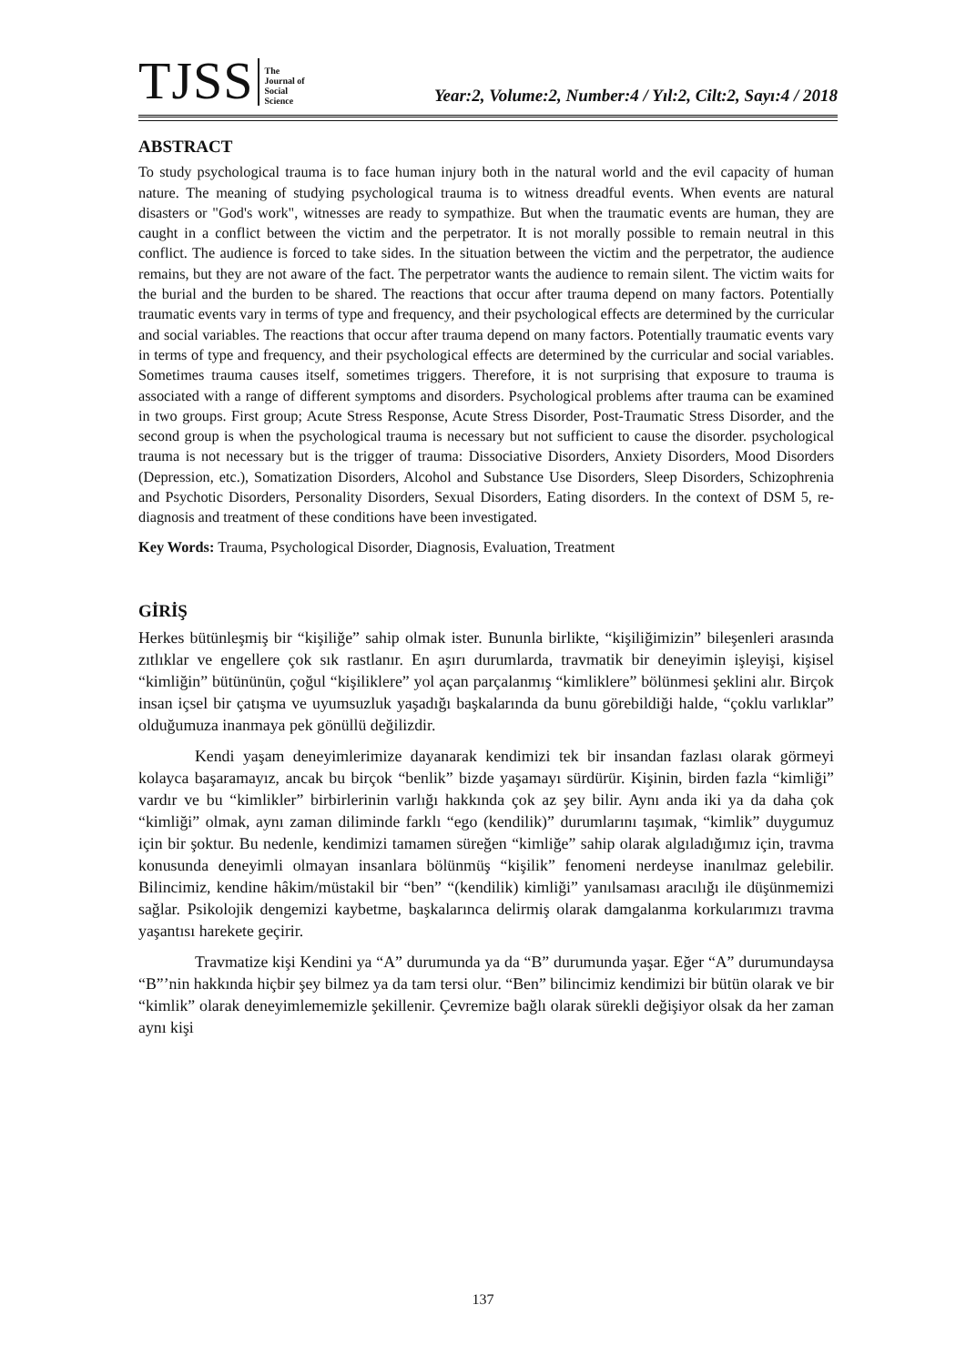TJSS
The
Journal of
Social
Science
Year:2, Volume:2, Number:4 / Yıl:2, Cilt:2, Sayı:4 / 2018
ABSTRACT
To study psychological trauma is to face human injury both in the natural world and the evil capacity of human nature. The meaning of studying psychological trauma is to witness dreadful events. When events are natural disasters or "God's work", witnesses are ready to sympathize. But when the traumatic events are human, they are caught in a conflict between the victim and the perpetrator. It is not morally possible to remain neutral in this conflict. The audience is forced to take sides. In the situation between the victim and the perpetrator, the audience remains, but they are not aware of the fact. The perpetrator wants the audience to remain silent. The victim waits for the burial and the burden to be shared. The reactions that occur after trauma depend on many factors. Potentially traumatic events vary in terms of type and frequency, and their psychological effects are determined by the curricular and social variables. The reactions that occur after trauma depend on many factors. Potentially traumatic events vary in terms of type and frequency, and their psychological effects are determined by the curricular and social variables. Sometimes trauma causes itself, sometimes triggers. Therefore, it is not surprising that exposure to trauma is associated with a range of different symptoms and disorders. Psychological problems after trauma can be examined in two groups. First group; Acute Stress Response, Acute Stress Disorder, Post-Traumatic Stress Disorder, and the second group is when the psychological trauma is necessary but not sufficient to cause the disorder. psychological trauma is not necessary but is the trigger of trauma: Dissociative Disorders, Anxiety Disorders, Mood Disorders (Depression, etc.), Somatization Disorders, Alcohol and Substance Use Disorders, Sleep Disorders, Schizophrenia and Psychotic Disorders, Personality Disorders, Sexual Disorders, Eating disorders. In the context of DSM 5, re-diagnosis and treatment of these conditions have been investigated.
Key Words: Trauma, Psychological Disorder, Diagnosis, Evaluation, Treatment
GİRİŞ
Herkes bütünleşmiş bir “kişiliğe” sahip olmak ister. Bununla birlikte, “kişiliğimizin” bileşenleri arasında zıtlıklar ve engellere çok sık rastlanır. En aşırı durumlarda, travmatik bir deneyimin işleyişi, kişisel “kimliğin” bütününün, çoğul “kişiliklere” yol açan parçalanmış “kimliklere” bölünmesi şeklini alır. Birçok insan içsel bir çatışma ve uyumsuzluk yaşadığı başkalarında da bunu görebildiği halde, “çoklu varlıklar” olduğumuza inanmaya pek gönüllü değilizdir.
Kendi yaşam deneyimlerimize dayanarak kendimizi tek bir insandan fazlası olarak görmeyi kolayca başaramayız, ancak bu birçok “benlik” bizde yaşamayı sürdürür. Kişinin, birden fazla “kimliği” vardır ve bu “kimlikler” birbirlerinin varlığı hakkında çok az şey bilir. Aynı anda iki ya da daha çok “kimliği” olmak, aynı zaman diliminde farklı “ego (kendilik)” durumlarını taşımak, “kimlik” duygumuz için bir şoktur. Bu nedenle, kendimizi tamamen süreğen “kimliğe” sahip olarak algıladığımız için, travma konusunda deneyimli olmayan insanlara bölünmüş “kişilik” fenomeni nerdeyse inanılmaz gelebilir. Bilincimiz, kendine hâkim/müstakil bir “ben” “(kendilik) kimliği” yanılsaması aracılığı ile düşünmemizi sağlar. Psikolojik dengemizi kaybetme, başkalarınca delirmiş olarak damgalanma korkularımızı travma yaşantısı harekete geçirir.
Travmatize kişi Kendini ya “A” durumunda ya da “B” durumunda yaşar. Eğer “A” durumundaysa “B”’nin hakkında hiçbir şey bilmez ya da tam tersi olur. “Ben” bilincimiz kendimizi bir bütün olarak ve bir “kimlik” olarak deneyimlememizle şekillenir. Çevremize bağlı olarak sürekli değişiyor olsak da her zaman aynı kişi
137